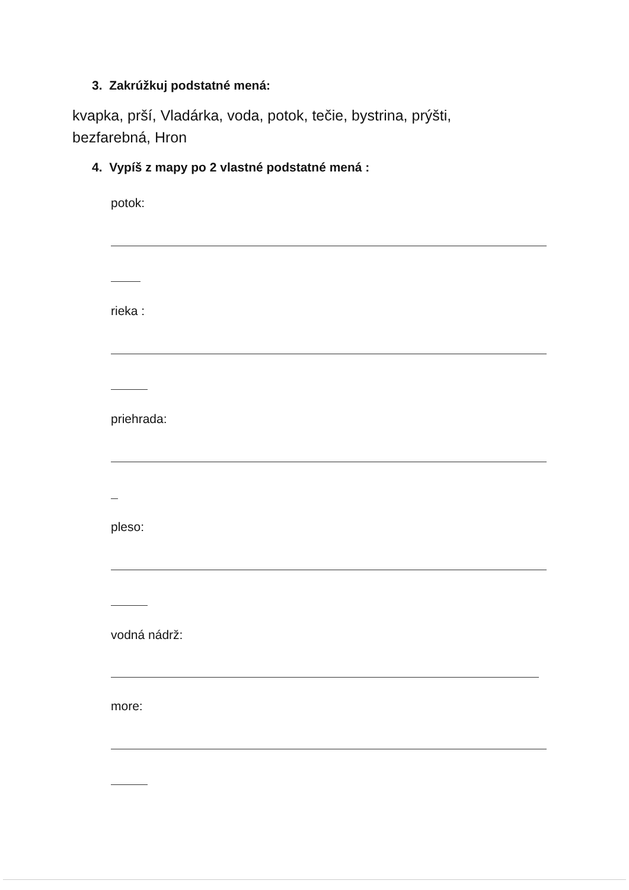3. Zakrúžkuj podstatné mená:
kvapka, prší, Vladárka, voda, potok, tečie, bystrina, prýšti,
bezfarebná, Hron
4. Vypíš z mapy po 2 vlastné podstatné mená :
potok:
rieka :
priehrada:
pleso:
vodná nádrž:
more: